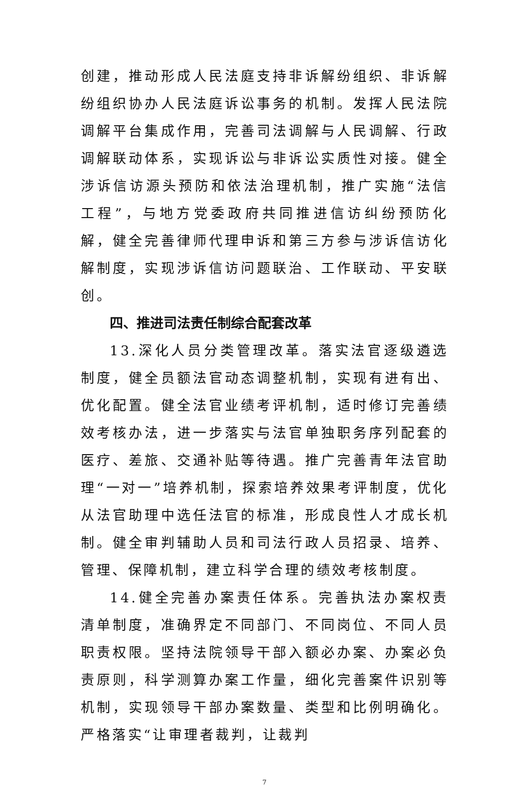创建，推动形成人民法庭支持非诉解纷组织、非诉解纷组织协办人民法庭诉讼事务的机制。发挥人民法院调解平台集成作用，完善司法调解与人民调解、行政调解联动体系，实现诉讼与非诉讼实质性对接。健全涉诉信访源头预防和依法治理机制，推广实施“法信工程”，与地方党委政府共同推进信访纠纷预防化解，健全完善律师代理申诉和第三方参与涉诉信访化解制度，实现涉诉信访问题联治、工作联动、平安联创。
四、推进司法责任制综合配套改革
13.深化人员分类管理改革。落实法官逐级遴选制度，健全员额法官动态调整机制，实现有进有出、优化配置。健全法官业绩考评机制，适时修订完善绩效考核办法，进一步落实与法官单独职务序列配套的医疗、差旅、交通补贴等待遇。推广完善青年法官助理“一对一”培养机制，探索培养效果考评制度，优化从法官助理中选任法官的标准，形成良性人才成长机制。健全审判辅助人员和司法行政人员招录、培养、管理、保障机制，建立科学合理的绩效考核制度。
14.健全完善办案责任体系。完善执法办案权责清单制度，准确界定不同部门、不同岗位、不同人员职责权限。坚持法院领导干部入额必办案、办案必负责原则，科学测算办案工作量，细化完善案件识别等机制，实现领导干部办案数量、类型和比例明确化。严格落实“让审理者裁判，让裁判
7